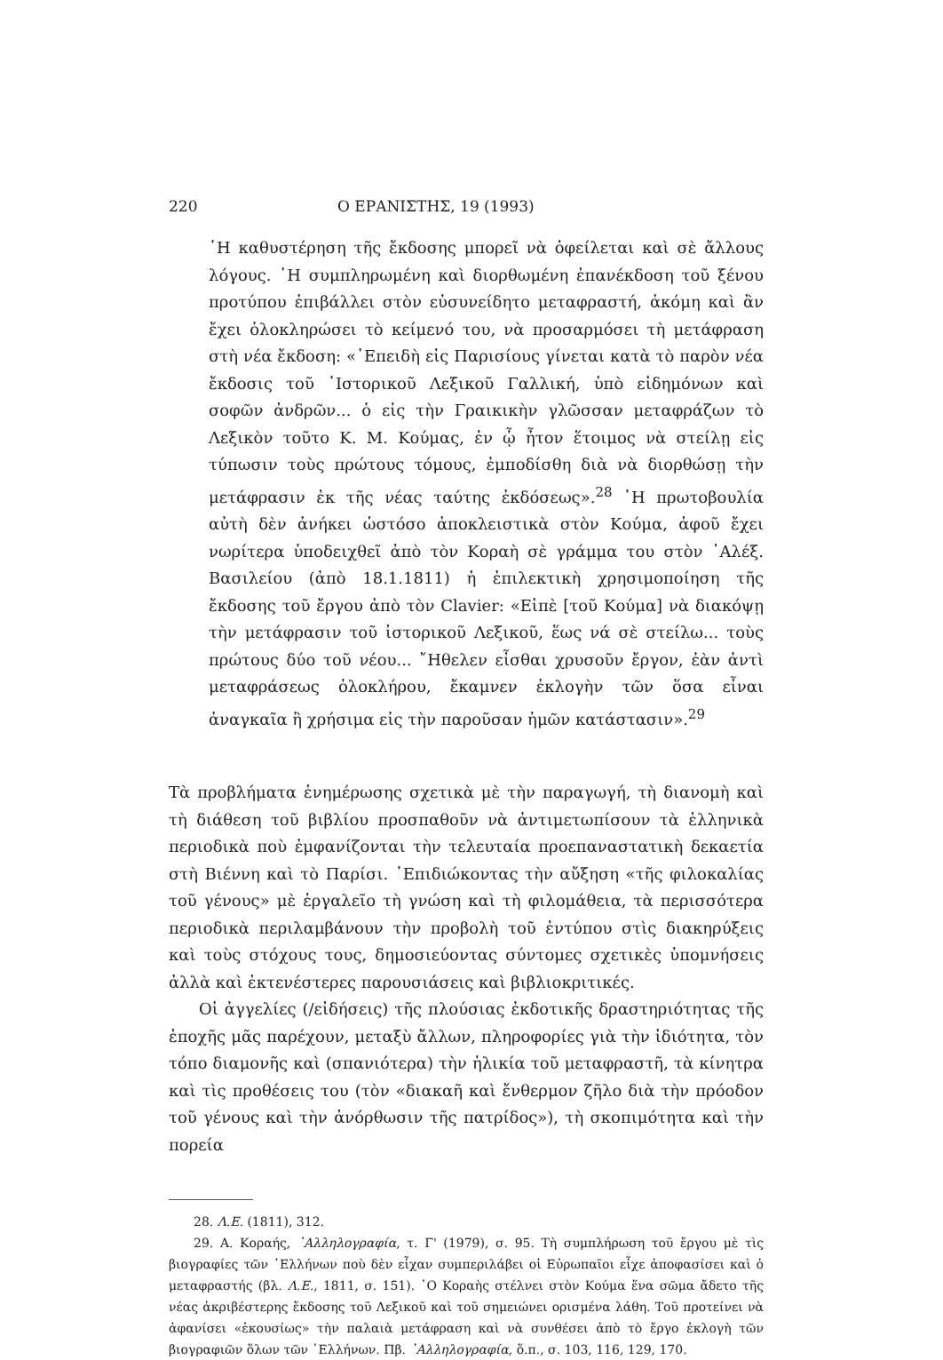220 Ο ΕΡΑΝΙΣΤΗΣ, 19 (1993)
῾Η καθυστέρηση τῆς ἔκδοσης μπορεῖ νὰ ὀφείλεται καὶ σὲ ἄλλους λόγους. ῾Η συμπληρωμένη καὶ διορθωμένη ἐπανέκδοση τοῦ ξένου προτύπου ἐπιβάλλει στὸν εὐσυνείδητο μεταφραστή, ἀκόμη καὶ ἂν ἔχει ὁλοκληρώσει τὸ κείμενό του, νὰ προσαρμόσει τὴ μετάφραση στὴ νέα ἔκδοση: «᾿Επειδὴ εἰς Παρισίους γίνεται κατὰ τὸ παρὸν νέα ἔκδοσις τοῦ ῾Ιστορικοῦ Λεξικοῦ Γαλλική, ὑπὸ εἰδημόνων καὶ σοφῶν ἀνδρῶν... ὁ εἰς τὴν Γραικικὴν γλῶσσαν μεταφράζων τὸ Λεξικὸν τοῦτο Κ. Μ. Κούμας, ἐν ᾧ ἦτον ἕτοιμος νὰ στείλῃ εἰς τύπωσιν τοὺς πρώτους τόμους, ἐμποδίσθη διὰ νὰ διορθώσῃ τὴν μετάφρασιν ἐκ τῆς νέας ταύτης ἐκδόσεως».<sup>28</sup> ῾Η πρωτοβουλία αὐτὴ δὲν ἀνήκει ὡστόσο ἀποκλειστικὰ στὸν Κούμα, ἀφοῦ ἔχει νωρίτερα ὑποδειχθεῖ ἀπὸ τὸν Κοραὴ σὲ γράμμα του στὸν ᾿Αλέξ. Βασιλείου (ἀπὸ 18.1.1811) ἡ ἐπιλεκτικὴ χρησιμοποίηση τῆς ἔκδοσης τοῦ ἔργου ἀπὸ τὸν Clavier: «Εἰπὲ [τοῦ Κούμα] νὰ διακόψῃ τὴν μετάφρασιν τοῦ ἱστορικοῦ Λεξικοῦ, ἕως νά σὲ στείλω... τοὺς πρώτους δύο τοῦ νέου... ῎Ηθελεν εἶσθαι χρυσοῦν ἔργον, ἐὰν ἀντὶ μεταφράσεως ὁλοκλήρου, ἔκαμνεν ἐκλογὴν τῶν ὅσα εἶναι ἀναγκαῖα ἢ χρήσιμα εἰς τὴν παροῦσαν ἡμῶν κατάστασιν».<sup>29</sup>
Τὰ προβλήματα ἐνημέρωσης σχετικὰ μὲ τὴν παραγωγή, τὴ διανομὴ καὶ τὴ διάθεση τοῦ βιβλίου προσπαθοῦν νὰ ἀντιμετωπίσουν τὰ ἑλληνικὰ περιοδικὰ ποὺ ἐμφανίζονται τὴν τελευταία προεπαναστατικὴ δεκαετία στὴ Βιέννη καὶ τὸ Παρίσι. ᾿Επιδιώκοντας τὴν αὔξηση «τῆς φιλοκαλίας τοῦ γένους» μὲ ἐργαλεῖο τὴ γνώση καὶ τὴ φιλομάθεια, τὰ περισσότερα περιοδικὰ περιλαμβάνουν τὴν προβολὴ τοῦ ἐντύπου στὶς διακηρύξεις καὶ τοὺς στόχους τους, δημοσιεύοντας σύντομες σχετικὲς ὑπομνήσεις ἀλλὰ καὶ ἐκτενέστερες παρουσιάσεις καὶ βιβλιοκριτικές.
Οἱ ἀγγελίες (/εἰδήσεις) τῆς πλούσιας ἐκδοτικῆς δραστηριότητας τῆς ἐποχῆς μᾶς παρέχουν, μεταξὺ ἄλλων, πληροφορίες γιὰ τὴν ἰδιότητα, τὸν τόπο διαμονῆς καὶ (σπανιότερα) τὴν ἡλικία τοῦ μεταφραστῆ, τὰ κίνητρα καὶ τὶς προθέσεις του (τὸν «διακαῆ καὶ ἔνθερμον ζῆλο διὰ τὴν πρόοδον τοῦ γένους καὶ τὴν ἀνόρθωσιν τῆς πατρίδος»), τὴ σκοπιμότητα καὶ τὴν πορεία
28. Λ.Ε. (1811), 312.
29. Α. Κοραής, ᾿Αλληλογραφία, τ. Γ' (1979), σ. 95. Τὴ συμπλήρωση τοῦ ἔργου μὲ τὶς βιογραφίες τῶν ῾Ελλήνων ποὺ δὲν εἶχαν συμπεριλάβει οἱ Εὐρωπαῖοι εἶχε ἀποφασίσει καὶ ὁ μεταφραστής (βλ. Λ.Ε., 1811, σ. 151). ῾Ο Κοραὴς στέλνει στὸν Κούμα ἕνα σῶμα ἄδετο τῆς νέας ἀκριβέστερης ἔκδοσης τοῦ Λεξικοῦ καὶ τοῦ σημειώνει ορισμένα λάθη. Τοῦ προτείνει νὰ ἀφανίσει «ἑκουσίως» τὴν παλαιὰ μετάφραση καὶ νὰ συνθέσει ἀπὸ τὸ ἔργο ἐκλογὴ τῶν βιογραφιῶν ὅλων τῶν ῾Ελλήνων. Πβ. ᾿Αλληλογραφία, ὅ.π., σ. 103, 116, 129, 170.